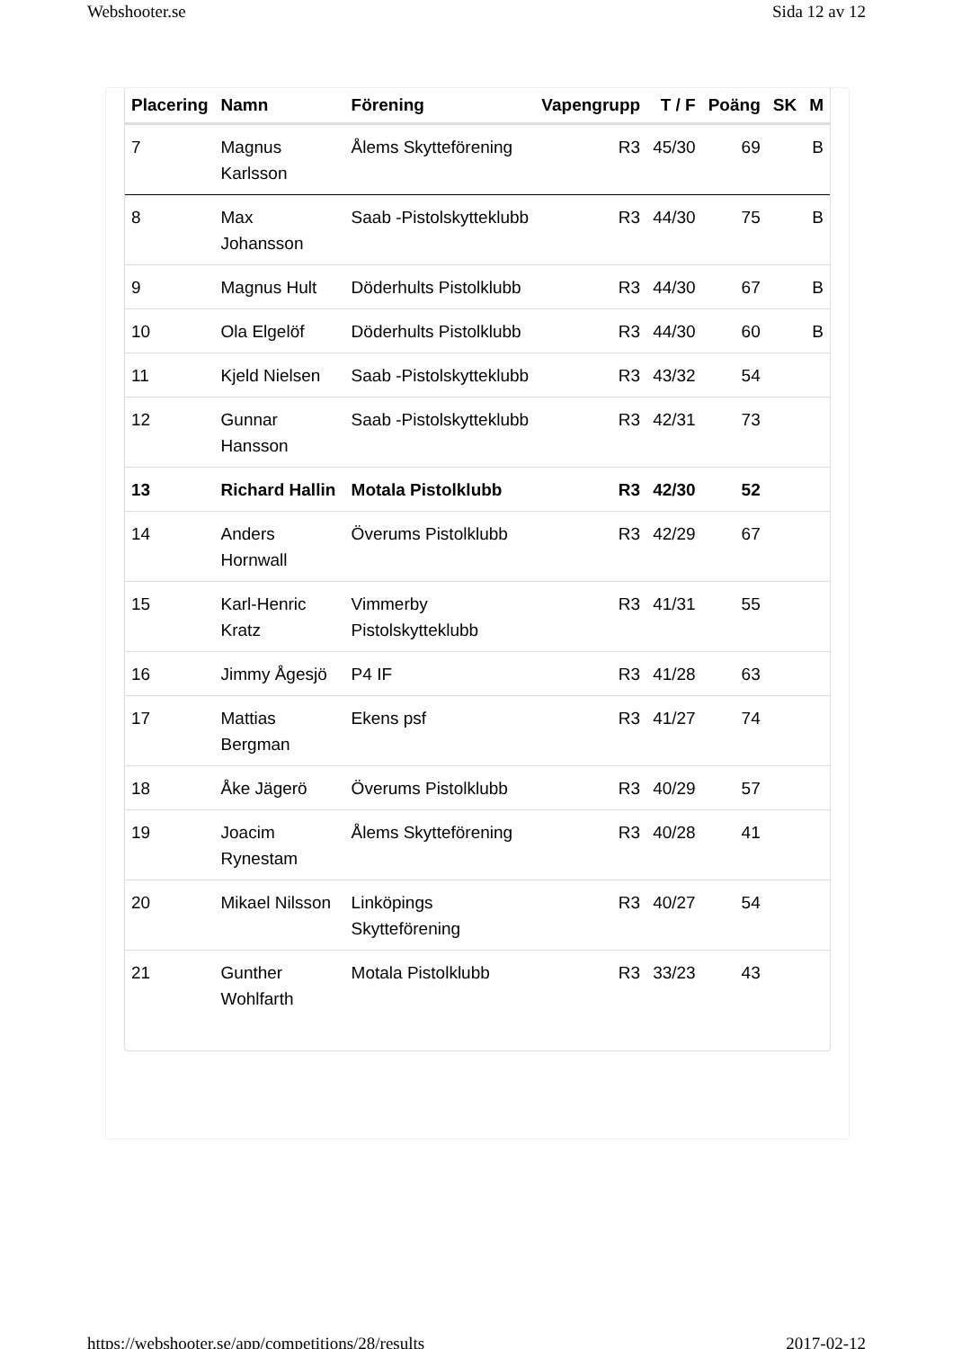Webshooter.se Sida 12 av 12
| Placering | Namn | Förening | Vapengrupp | T / F | Poäng | SK | M |
| --- | --- | --- | --- | --- | --- | --- | --- |
| 7 | Magnus Karlsson | Ålems Skytteförening | R3 | 45/30 | 69 | | B |
| 8 | Max Johansson | Saab -Pistolskytteklubb | R3 | 44/30 | 75 | | B |
| 9 | Magnus Hult | Döderhults Pistolklubb | R3 | 44/30 | 67 | | B |
| 10 | Ola Elgelöf | Döderhults Pistolklubb | R3 | 44/30 | 60 | | B |
| 11 | Kjeld Nielsen | Saab -Pistolskytteklubb | R3 | 43/32 | 54 | | |
| 12 | Gunnar Hansson | Saab -Pistolskytteklubb | R3 | 42/31 | 73 | | |
| 13 | Richard Hallin | Motala Pistolklubb | R3 | 42/30 | 52 | | |
| 14 | Anders Hornwall | Överums Pistolklubb | R3 | 42/29 | 67 | | |
| 15 | Karl-Henric Kratz | Vimmerby Pistolskytteklubb | R3 | 41/31 | 55 | | |
| 16 | Jimmy Ågesjö | P4 IF | R3 | 41/28 | 63 | | |
| 17 | Mattias Bergman | Ekens psf | R3 | 41/27 | 74 | | |
| 18 | Åke Jägerö | Överums Pistolklubb | R3 | 40/29 | 57 | | |
| 19 | Joacim Rynestam | Ålems Skytteförening | R3 | 40/28 | 41 | | |
| 20 | Mikael Nilsson | Linköpings Skytteförening | R3 | 40/27 | 54 | | |
| 21 | Gunther Wohlfarth | Motala Pistolklubb | R3 | 33/23 | 43 | | |
https://webshooter.se/app/competitions/28/results 2017-02-12